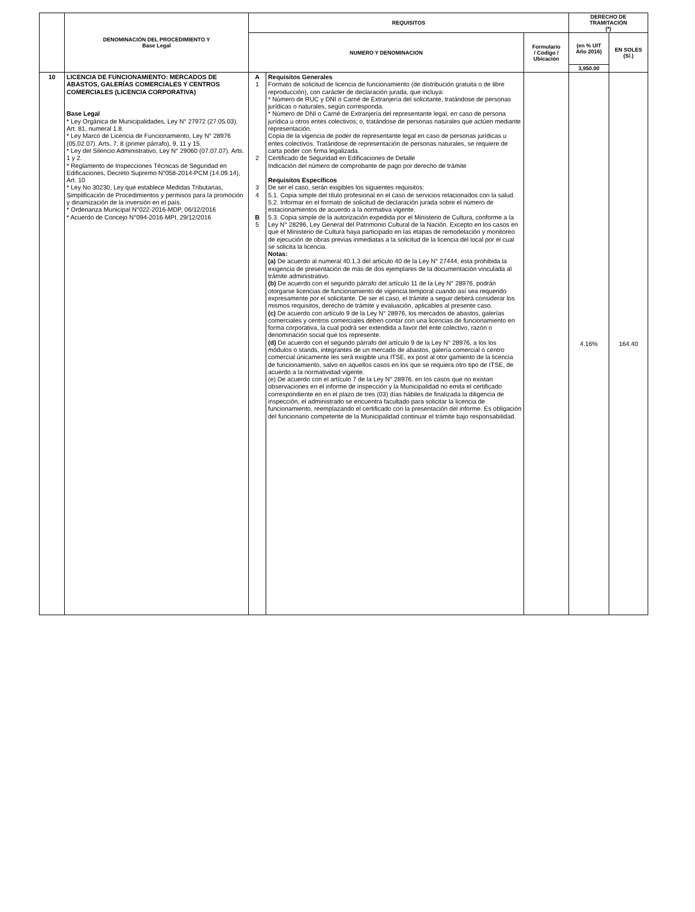| | DENOMINACIÓN DEL PROCEDIMIENTO Y Base Legal | REQUISITOS | | | DERECHO DE TRAMITACIÓN (*) | |
| --- | --- | --- | --- | --- | --- | --- |
| | | NUMERO Y DENOMINACION | | Formulario / Código / Ubicación | (en % UIT Año 2016) | EN SOLES (S/.) |
| | | | | | 3,950.00 | |
| 10 | LICENCIA DE FUNCIONAMIENTO: MERCADOS DE ABASTOS, GALERÍAS COMERCIALES Y CENTROS COMERCIALES (LICENCIA CORPORATIVA) Base Legal * Ley Orgánica de Municipalidades, Ley N° 27972 (27.05.03). Art. 81, numeral 1.8. * Ley Marco de Licencia de Funcionamiento, Ley N° 28976 (05.02.07). Arts. 7, 8 (primer párrafo), 9, 11 y 15. * Ley del Silencio Administrativo, Ley N° 29060 (07.07.07). Arts. 1 y 2. * Reglamento de Inspecciones Técnicas de Seguridad en Edificaciones, Decreto Supremo N°058-2014-PCM (14.09.14), Art. 10 * Ley No 30230, Ley que establece Medidas Tributarias, Simplificación de Procedimientos y permisos para la promoción y dinamización de la inversión en el país. * Ordenanza Municipal N°022-2016-MDP, 06/12/2016 * Acuerdo de Concejo N°094-2016-MPI, 29/12/2016 | A 1 2 3 4 B 5 | Requisitos Generales Formato de solicitud de licencia de funcionamiento (de distribución gratuita o de libre reproducción), con carácter de declaración jurada, que incluya: * Número de RUC y DNI o Carné de Extranjería del solicitante, tratándose de personas jurídicas o naturales, según corresponda. * Número de DNI o Carné de Extranjería del representante legal, en caso de persona jurídica u otros entes colectivos; o, tratándose de personas naturales que actúen mediante representación. Copia de la vigencia de poder de representante legal en caso de personas jurídicas u entes colectivos. Tratándose de representación de personas naturales, se requiere de carta poder con firma legalizada. Certificado de Seguridad en Edificaciones de Detalle Indicación del número de comprobante de pago por derecho de trámite Requisitos Específicos De ser el caso, serán exigibles los siguientes requisitos: 5.1. Copia simple del título profesional en el caso de servicios relacionados con la salud. 5.2. Informar en el formato de solicitud de declaración jurada sobre el número de estacionamientos de acuerdo a la normativa vigente. 5.3. Copia simple de la autorización expedida por el Ministerio de Cultura, conforme a la Ley N° 28296, Ley General del Patrimonio Cultural de la Nación. Excepto en los casos en que el Ministerio de Cultura haya participado en las etapas de remodelación y monitoreo de ejecución de obras previas inmediatas a la solicitud de la licencia del local por el cual se solicita la licencia. Notas: (a) De acuerdo al numeral 40.1.3 del artículo 40 de la Ley N° 27444, esta prohibida la exigencia de presentación de más de dos ejemplares de la documentación vinculada al trámite administrativo. (b) De acuerdo con el segundo párrafo del artículo 11 de la Ley N° 28976, podrán otorgarse licencias de funcionamiento de vigencia temporal cuando así sea requerido expresamente por el solicitante. De ser el caso, el trámite a seguir deberá considerar los mismos requisitos, derecho de trámite y evaluación, aplicables al presente caso. (c) De acuerdo con artículo 9 de la Ley N° 28976, los mercados de abastos, galerías comerciales y centros comerciales deben contar con una licencias de funcionamiento en forma corporativa, la cual podrá ser extendida a favor del ente colectivo, razón o denominación social que los represente. (d) De acuerdo con el segundo párrafo del artículo 9 de la Ley N° 28976, a los los módulos o stands, integrantes de un mercado de abastos, galería comercial o centro comercial únicamente les será exigible una ITSE, ex post al otor gamiento de la licencia de funcionamiento, salvo en aquellos casos en los que se requiera otro tipo de ITSE, de acuerdo a la normatividad vigente. (e) De acuerdo con el artículo 7 de la Ley N° 28976, en los casos que no existan observaciones en el informe de inspección y la Municipalidad no emita el certificado correspondiente en en el plazo de tres (03) días hábiles de finalizada la diligencia de inspección, el administrado se encuentra facultado para solicitar la licencia de funcionamiento, reemplazando el certificado con la presentación del informe. Es obligación del funcionario competente de la Municipalidad continuar el trámite bajo responsabilidad. | | 4.16% | 164.40 |